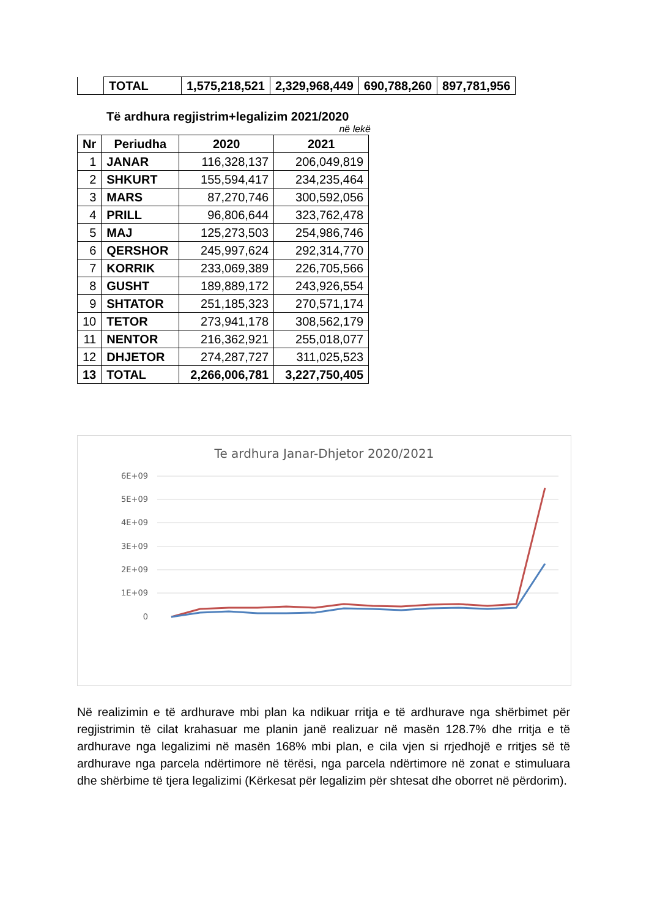| | TOTAL | 1,575,218,521 | 2,329,968,449 | 690,788,260 | 897,781,956 |
Të ardhura regjistrim+legalizim 2021/2020
në lekë
| Nr | Periudha | 2020 | 2021 |
| --- | --- | --- | --- |
| 1 | JANAR | 116,328,137 | 206,049,819 |
| 2 | SHKURT | 155,594,417 | 234,235,464 |
| 3 | MARS | 87,270,746 | 300,592,056 |
| 4 | PRILL | 96,806,644 | 323,762,478 |
| 5 | MAJ | 125,273,503 | 254,986,746 |
| 6 | QERSHOR | 245,997,624 | 292,314,770 |
| 7 | KORRIK | 233,069,389 | 226,705,566 |
| 8 | GUSHT | 189,889,172 | 243,926,554 |
| 9 | SHTATOR | 251,185,323 | 270,571,174 |
| 10 | TETOR | 273,941,178 | 308,562,179 |
| 11 | NENTOR | 216,362,921 | 255,018,077 |
| 12 | DHJETOR | 274,287,727 | 311,025,523 |
| 13 | TOTAL | 2,266,006,781 | 3,227,750,405 |
Te ardhura Janar-Dhjetor 2020/2021
6E+09
5E+09
4E+09
3E+09
2E+09
1E+09
0
Në realizimin e të ardhurave mbi plan ka ndikuar rritja e të ardhurave nga shërbimet për regjistrimin të cilat krahasuar me planin janë realizuar në masën 128.7% dhe rritja e të ardhurave nga legalizimi në masën 168% mbi plan, e cila vjen si rrjedhojë e rritjes së të ardhurave nga parcela ndërtimore në tërësi, nga parcela ndërtimore në zonat e stimuluara dhe shërbime të tjera legalizimi (Kërkesat për legalizim për shtesat dhe oborret në përdorim).